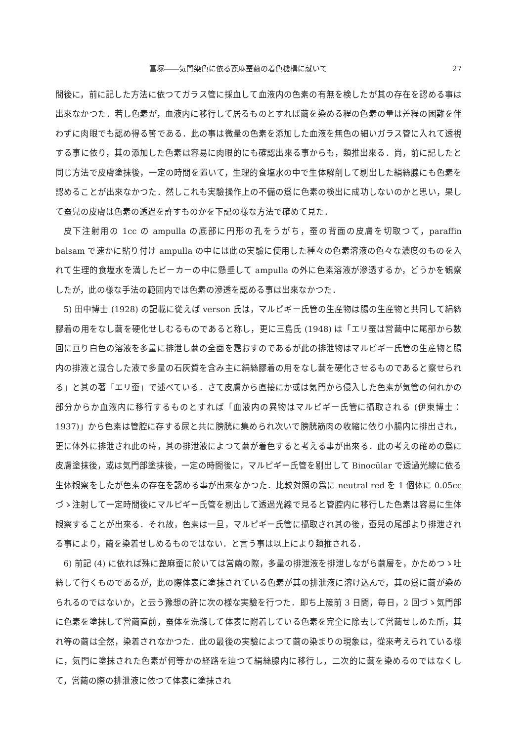富塚――気門染色に依る蓖麻蚕繭の着色機構に就いて 27
間後に，前に記した方法に依つてガラス管に採血して血液内の色素の有無を検したが其の存在を認める事は出來なかつた．若し色素が，血液内に移行して居るものとすれば繭を染める程の色素の量は差程の困難を伴わずに肉眼でも認め得る筈である．此の事は微量の色素を添加した血液を無色の細いガラス管に入れて透視する事に依り，其の添加した色素は容易に肉眼的にも確認出來る事からも，類推出來る．尚，前に記したと同じ方法で皮膚塗抹後，一定の時間を置いて，生理的食塩水の中で生体解剖して剔出した絹絲腺にも色素を認めることが出來なかつた．然しこれも実驗操作上の不備の爲に色素の検出に成功しないのかと思い，果して蚕兒の皮膚は色素の透過を許すものかを下記の様な方法で確めて見た．
皮下注射用の 1cc の ampulla の底部に円形の孔をうがち，蚕の背面の皮膚を切取つて，paraffin balsam で速かに貼り付け ampulla の中には此の実驗に使用した種々の色素溶液の色々な濃度のものを入れて生理的食塩水を満したビーカーの中に懸垂して ampulla の外に色素溶液が滲透するか，どうかを観察したが，此の様な手法の範囲内では色素の滲透を認める事は出來なかつた．
5) 田中博士 (1928) の記載に從えば verson 氏は，マルピギー氏管の生産物は腸の生産物と共同して絹絲膠着の用をなし繭を硬化せしむるものであると称し，更に三島氏 (1948) は「エリ蚕は営繭中に尾部から数回に亘り白色の溶液を多量に排泄し繭の全面を霑おすのであるが此の排泄物はマルピギー氏管の生産物と腸内の排液と混合した液で多量の石灰質を含み主に絹絲膠着の用をなし繭を硬化させるものであると察せられる」と其の著「エリ蚕」で述べている．さて皮膚から直接にか或は気門から侵入した色素が気管の何れかの部分からか血液内に移行するものとすれば「血液内の異物はマルピギー氏管に攝取される (伊東博士：1937)」から色素は管腔に存する尿と共に膀胱に集められ次いで膀胱筋肉の收縮に依り小腸内に排出され，更に体外に排泄され此の時，其の排泄液によつて繭が着色すると考える事が出來る．此の考えの確めの爲に皮膚塗抹後，或は気門部塗抹後，一定の時間後に，マルピギー氏管を剔出して Binocūlar で透過光線に依る生体観察をしたが色素の存在を認める事が出來なかつた．比較対照の爲に neutral red を 1 個体に 0.05cc づゝ注射して一定時間後にマルピギー氏管を剔出して透過光線で見ると管腔内に移行した色素は容易に生体観察することが出來る．それ故，色素は一旦，マルピギー氏管に攝取され其の後，蚕兒の尾部より排泄される事により，繭を染着せしめるものではない．と言う事は以上により類推される．
6) 前記 (4) に依れば殊に蓖麻蚕に於いては営繭の際，多量の排泄液を排泄しながら繭層を，かためつゝ吐絲して行くものであるが，此の際体表に塗抹されている色素が其の排泄液に溶け込んで，其の爲に繭が染められるのではないか，と云う豫想の許に次の様な実驗を行つた．即ち上簇前 3 日間，毎日，2 回づゝ気門部に色素を塗抹して営繭直前，蚕体を洗滌して体表に附着している色素を完全に除去して営繭せしめた所，其れ等の繭は全然，染着されなかつた．此の最後の実驗によつて繭の染まりの現象は，從來考えられている様に，気門に塗抹された色素が何等かの経路を辿つて絹絲腺内に移行し，二次的に繭を染めるのではなくして，営繭の際の排泄液に依つて体表に塗抹され